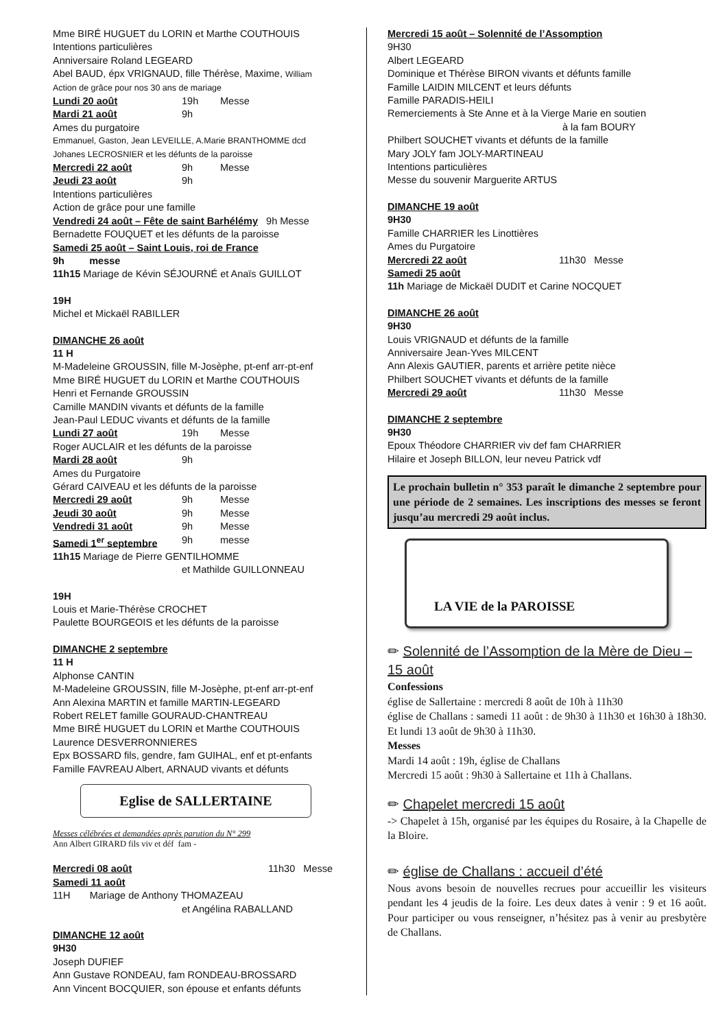Mme BIRÉ HUGUET du LORIN et Marthe COUTHOUIS
Intentions particulières
Anniversaire Roland LEGEARD
Abel BAUD, épx VRIGNAUD, fille Thérèse, Maxime, William
Action de grâce pour nos 30 ans de mariage
Lundi 20 août 19h Messe
Mardi 21 août 9h
Ames du purgatoire
Emmanuel, Gaston, Jean LEVEILLE, A.Marie BRANTHOMME dcd
Johanes LECROSNIER et les défunts de la paroisse
Mercredi 22 août 9h Messe
Jeudi 23 août 9h
Intentions particulières
Action de grâce pour une famille
Vendredi 24 août – Fête de saint Barhélémy 9h Messe
Bernadette FOUQUET et les défunts de la paroisse
Samedi 25 août – Saint Louis, roi de France
9h messe
11h15 Mariage de Kévin SÉJOURNÉ et Anaïs GUILLOT
19H
Michel et Mickaël RABILLER
DIMANCHE 26 août
11 H
M-Madeleine GROUSSIN, fille M-Josèphe, pt-enf arr-pt-enf
Mme BIRÉ HUGUET du LORIN et Marthe COUTHOUIS
Henri et Fernande GROUSSIN
Camille MANDIN vivants et défunts de la famille
Jean-Paul LEDUC vivants et défunts de la famille
Lundi 27 août 19h Messe
Roger AUCLAIR et les défunts de la paroisse
Mardi 28 août 9h
Ames du Purgatoire
Gérard CAIVEAU et les défunts de la paroisse
Mercredi 29 août 9h Messe
Jeudi 30 août 9h Messe
Vendredi 31 août 9h Messe
Samedi 1<sup>er</sup> septembre 9h messe
11h15 Mariage de Pierre GENTILHOMME
et Mathilde GUILLONNEAU
19H
Louis et Marie-Thérèse CROCHET
Paulette BOURGEOIS et les défunts de la paroisse
DIMANCHE 2 septembre
11 H
Alphonse CANTIN
M-Madeleine GROUSSIN, fille M-Josèphe, pt-enf arr-pt-enf
Ann Alexina MARTIN et famille MARTIN-LEGEARD
Robert RELET famille GOURAUD-CHANTREAU
Mme BIRÉ HUGUET du LORIN et Marthe COUTHOUIS
Laurence DESVERRONNIERES
Epx BOSSARD fils, gendre, fam GUIHAL, enf et pt-enfants
Famille FAVREAU Albert, ARNAUD vivants et défunts
Eglise de SALLERTAINE
Messes célébrées et demandées après parution du N° 299
Ann Albert GIRARD fils viv et déf fam -
Mercredi 08 août 11h30 Messe
Samedi 11 août
11H Mariage de Anthony THOMAZEAU
et Angélina RABALLAND
DIMANCHE 12 août
9H30
Joseph DUFIEF
Ann Gustave RONDEAU, fam RONDEAU-BROSSARD
Ann Vincent BOCQUIER, son épouse et enfants défunts
Mercredi 15 août – Solennité de l’Assomption
9H30
Albert LEGEARD
Dominique et Thérèse BIRON vivants et défunts famille
Famille LAIDIN MILCENT et leurs défunts
Famille PARADIS-HEILI
Remerciements à Ste Anne et à la Vierge Marie en soutien
à la fam BOURY
Philbert SOUCHET vivants et défunts de la famille
Mary JOLY fam JOLY-MARTINEAU
Intentions particulières
Messe du souvenir Marguerite ARTUS
DIMANCHE 19 août
9H30
Famille CHARRIER les Linottières
Ames du Purgatoire
Mercredi 22 août 11h30 Messe
Samedi 25 août
11h Mariage de Mickaël DUDIT et Carine NOCQUET
DIMANCHE 26 août
9H30
Louis VRIGNAUD et défunts de la famille
Anniversaire Jean-Yves MILCENT
Ann Alexis GAUTIER, parents et arrière petite nièce
Philbert SOUCHET vivants et défunts de la famille
Mercredi 29 août 11h30 Messe
DIMANCHE 2 septembre
9H30
Epoux Théodore CHARRIER viv def fam CHARRIER
Hilaire et Joseph BILLON, leur neveu Patrick vdf
Le prochain bulletin n° 353 paraît le dimanche 2 septembre pour une période de 2 semaines. Les inscriptions des messes se feront jusqu’au mercredi 29 août inclus.
LA VIE de la PAROISSE
✏ Solennité de l’Assomption de la Mère de Dieu – 15 août
Confessions
église de Sallertaine : mercredi 8 août de 10h à 11h30
église de Challans : samedi 11 août : de 9h30 à 11h30 et 16h30 à 18h30. Et lundi 13 août de 9h30 à 11h30.
Messes
Mardi 14 août : 19h, église de Challans
Mercredi 15 août : 9h30 à Sallertaine et 11h à Challans.
✏ Chapelet mercredi 15 août
-> Chapelet à 15h, organisé par les équipes du Rosaire, à la Chapelle de la Bloire.
✏ église de Challans : accueil d’été
Nous avons besoin de nouvelles recrues pour accueillir les visiteurs pendant les 4 jeudis de la foire. Les deux dates à venir : 9 et 16 août. Pour participer ou vous renseigner, n’hésitez pas à venir au presbytère de Challans.